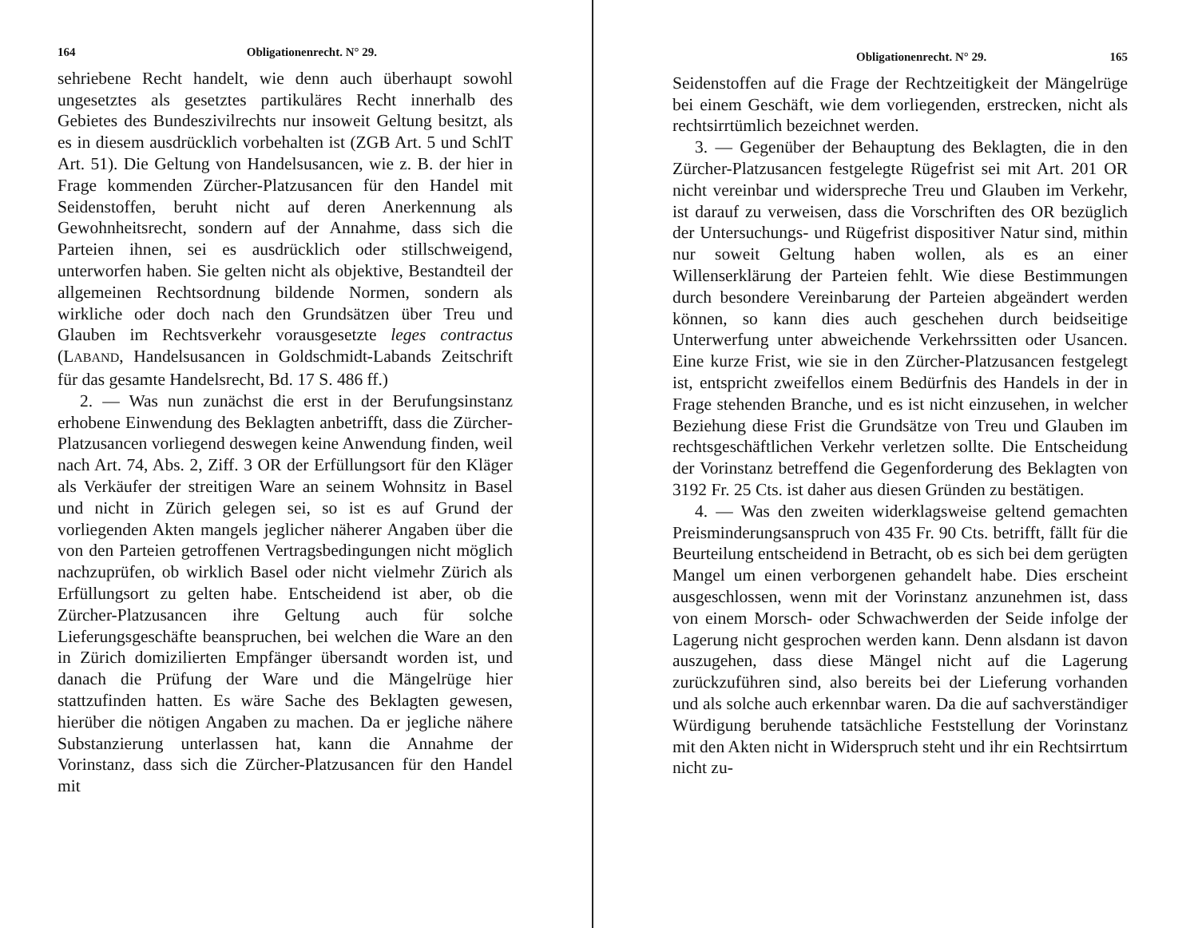164 Obligationenrecht. N° 29.
sehriebene Recht handelt, wie denn auch überhaupt sowohl ungesetztes als gesetztes partikuläres Recht innerhalb des Gebietes des Bundeszivilrechts nur insoweit Geltung besitzt, als es in diesem ausdrücklich vorbehalten ist (ZGB Art. 5 und SchlT Art. 51). Die Geltung von Handelsusancen, wie z. B. der hier in Frage kommenden Zürcher-Platzusancen für den Handel mit Seidenstoffen, beruht nicht auf deren Anerkennung als Gewohnheitsrecht, sondern auf der Annahme, dass sich die Parteien ihnen, sei es ausdrücklich oder stillschweigend, unterworfen haben. Sie gelten nicht als objektive, Bestandteil der allgemeinen Rechtsordnung bildende Normen, sondern als wirkliche oder doch nach den Grundsätzen über Treu und Glauben im Rechtsverkehr vorausgesetzte leges contractus (LABAND, Handelsusancen in Goldschmidt-Labands Zeitschrift für das gesamte Handelsrecht, Bd. 17 S. 486 ff.)
2. — Was nun zunächst die erst in der Berufungsinstanz erhobene Einwendung des Beklagten anbetrifft, dass die Zürcher-Platzusancen vorliegend deswegen keine Anwendung finden, weil nach Art. 74, Abs. 2, Ziff. 3 OR der Erfüllungsort für den Kläger als Verkäufer der streitigen Ware an seinem Wohnsitz in Basel und nicht in Zürich gelegen sei, so ist es auf Grund der vorliegenden Akten mangels jeglicher näherer Angaben über die von den Parteien getroffenen Vertragsbedingungen nicht möglich nachzuprüfen, ob wirklich Basel oder nicht vielmehr Zürich als Erfüllungsort zu gelten habe. Entscheidend ist aber, ob die Zürcher-Platzusancen ihre Geltung auch für solche Lieferungsgeschäfte beanspruchen, bei welchen die Ware an den in Zürich domizilierten Empfänger übersandt worden ist, und danach die Prüfung der Ware und die Mängelrüge hier stattzufinden hatten. Es wäre Sache des Beklagten gewesen, hierüber die nötigen Angaben zu machen. Da er jegliche nähere Substanzierung unterlassen hat, kann die Annahme der Vorinstanz, dass sich die Zürcher-Platzusancen für den Handel mit
Obligationenrecht. N° 29. 165
Seidenstoffen auf die Frage der Rechtzeitigkeit der Mängelrüge bei einem Geschäft, wie dem vorliegenden, erstrecken, nicht als rechtsirrtümlich bezeichnet werden.
3. — Gegenüber der Behauptung des Beklagten, die in den Zürcher-Platzusancen festgelegte Rügefrist sei mit Art. 201 OR nicht vereinbar und widerspreche Treu und Glauben im Verkehr, ist darauf zu verweisen, dass die Vorschriften des OR bezüglich der Untersuchungs- und Rügefrist dispositiver Natur sind, mithin nur soweit Geltung haben wollen, als es an einer Willenserklärung der Parteien fehlt. Wie diese Bestimmungen durch besondere Vereinbarung der Parteien abgeändert werden können, so kann dies auch geschehen durch beidseitige Unterwerfung unter abweichende Verkehrssitten oder Usancen. Eine kurze Frist, wie sie in den Zürcher-Platzusancen festgelegt ist, entspricht zweifellos einem Bedürfnis des Handels in der in Frage stehenden Branche, und es ist nicht einzusehen, in welcher Beziehung diese Frist die Grundsätze von Treu und Glauben im rechtsgeschäftlichen Verkehr verletzen sollte. Die Entscheidung der Vorinstanz betreffend die Gegenforderung des Beklagten von 3192 Fr. 25 Cts. ist daher aus diesen Gründen zu bestätigen.
4. — Was den zweiten widerklagsweise geltend gemachten Preisminderungsanspruch von 435 Fr. 90 Cts. betrifft, fällt für die Beurteilung entscheidend in Betracht, ob es sich bei dem gerügten Mangel um einen verborgenen gehandelt habe. Dies erscheint ausgeschlossen, wenn mit der Vorinstanz anzunehmen ist, dass von einem Morsch- oder Schwachwerden der Seide infolge der Lagerung nicht gesprochen werden kann. Denn alsdann ist davon auszugehen, dass diese Mängel nicht auf die Lagerung zurückzuführen sind, also bereits bei der Lieferung vorhanden und als solche auch erkennbar waren. Da die auf sachverständiger Würdigung beruhende tatsächliche Feststellung der Vorinstanz mit den Akten nicht in Widerspruch steht und ihr ein Rechtsirrtum nicht zu-